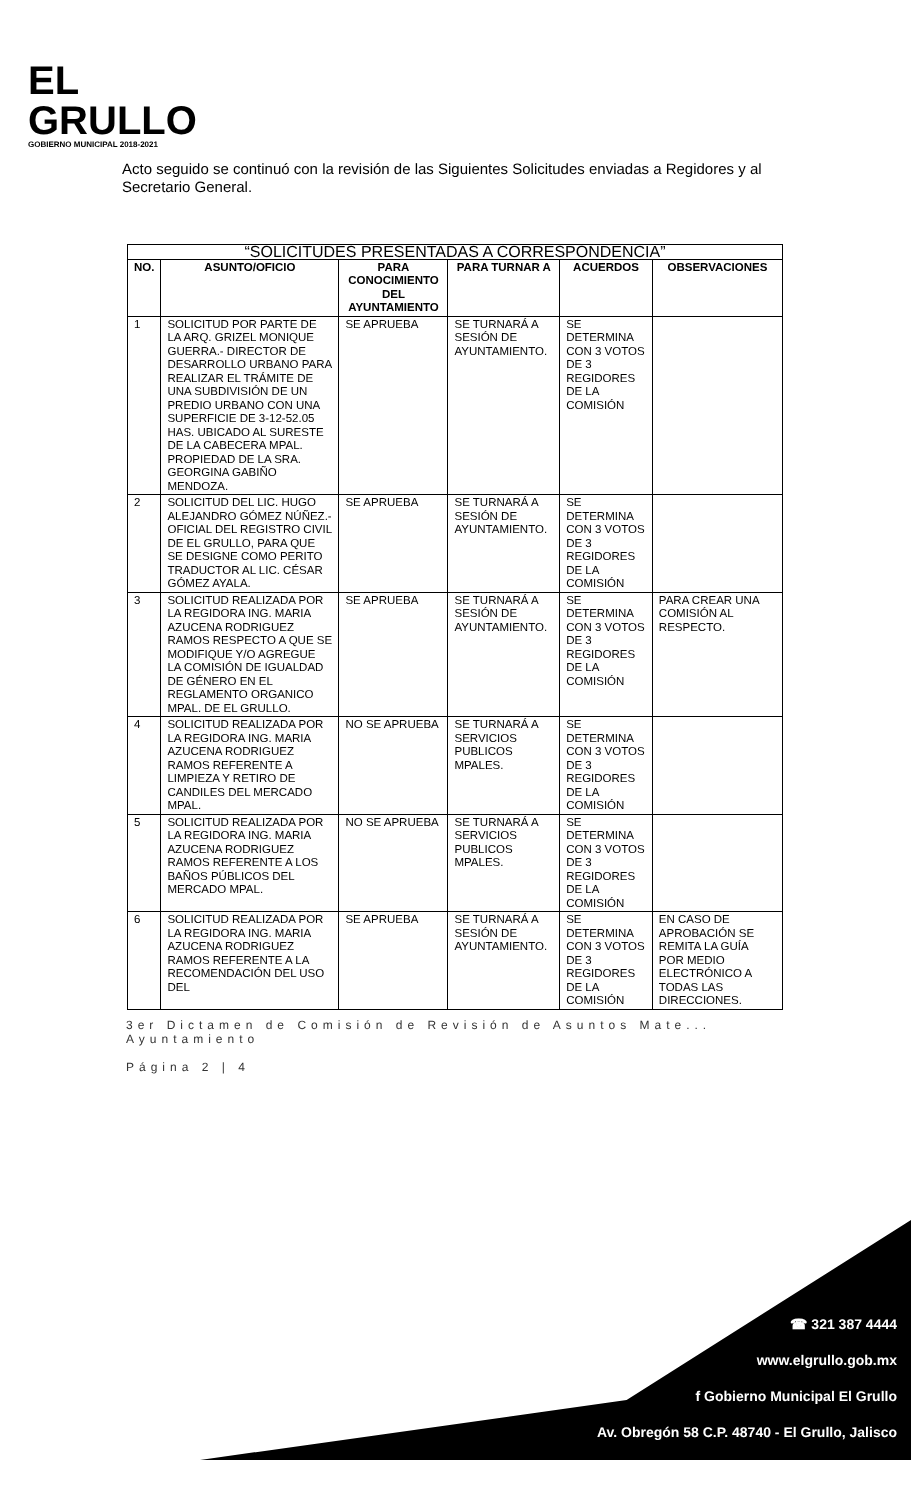EL GRULLO
GOBIERNO MUNICIPAL 2018-2021
Acto seguido se continuó con la revisión de las Siguientes Solicitudes enviadas a Regidores y al Secretario General.
“SOLICITUDES PRESENTADAS A CORRESPONDENCIA”
| NO. | ASUNTO/OFICIO | PARA CONOCIMIENTO DEL AYUNTAMIENTO | PARA TURNAR A | ACUERDOS | OBSERVACIONES |
| --- | --- | --- | --- | --- | --- |
| 1 | SOLICITUD POR PARTE DE LA ARQ. GRIZEL MONIQUE GUERRA.- DIRECTOR DE DESARROLLO URBANO PARA REALIZAR EL TRÁMITE DE UNA SUBDIVISIÓN DE UN PREDIO URBANO CON UNA SUPERFICIE DE 3-12-52.05 HAS. UBICADO AL SURESTE DE LA CABECERA MPAL. PROPIEDAD DE LA SRA. GEORGINA GABIÑO MENDOZA. | SE APRUEBA | SE TURNARÁ A SESIÓN DE AYUNTAMIENTO. | SE DETERMINA CON 3 VOTOS DE 3 REGIDORES DE LA COMISIÓN | |
| 2 | SOLICITUD DEL LIC. HUGO ALEJANDRO GÓMEZ NÚÑEZ.- OFICIAL DEL REGISTRO CIVIL DE EL GRULLO, PARA QUE SE DESIGNE COMO PERITO TRADUCTOR AL LIC. CÉSAR GÓMEZ AYALA. | SE APRUEBA | SE TURNARÁ A SESIÓN DE AYUNTAMIENTO. | SE DETERMINA CON 3 VOTOS DE 3 REGIDORES DE LA COMISIÓN | |
| 3 | SOLICITUD REALIZADA POR LA REGIDORA ING. MARIA AZUCENA RODRIGUEZ RAMOS RESPECTO A QUE SE MODIFIQUE Y/O AGREGUE LA COMISIÓN DE IGUALDAD DE GÉNERO EN EL REGLAMENTO ORGANICO MPAL. DE EL GRULLO. | SE APRUEBA | SE TURNARÁ A SESIÓN DE AYUNTAMIENTO. | SE DETERMINA CON 3 VOTOS DE 3 REGIDORES DE LA COMISIÓN | PARA CREAR UNA COMISIÓN AL RESPECTO. |
| 4 | SOLICITUD REALIZADA POR LA REGIDORA ING. MARIA AZUCENA RODRIGUEZ RAMOS REFERENTE A LIMPIEZA Y RETIRO DE CANDILES DEL MERCADO MPAL. | NO SE APRUEBA | SE TURNARÁ A SERVICIOS PUBLICOS MPALES. | SE DETERMINA CON 3 VOTOS DE 3 REGIDORES DE LA COMISIÓN | |
| 5 | SOLICITUD REALIZADA POR LA REGIDORA ING. MARIA AZUCENA RODRIGUEZ RAMOS REFERENTE A LOS BAÑOS PÚBLICOS DEL MERCADO MPAL. | NO SE APRUEBA | SE TURNARÁ A SERVICIOS PUBLICOS MPALES. | SE DETERMINA CON 3 VOTOS DE 3 REGIDORES DE LA COMISIÓN | |
| 6 | SOLICITUD REALIZADA POR LA REGIDORA ING. MARIA AZUCENA RODRIGUEZ RAMOS REFERENTE A LA RECOMENDACIÓN DEL USO DEL | SE APRUEBA | SE TURNARÁ A SESIÓN DE AYUNTAMIENTO. | SE DETERMINA CON 3 VOTOS DE 3 REGIDORES DE LA COMISIÓN | EN CASO DE APROBACIÓN SE REMITA LA GUÍA POR MEDIO ELECTRÓNICO A TODAS LAS DIRECCIONES. |
3er Dictamen de Comisión de Revisión de Asuntos Mate...
Ayuntamiento
Página 2 | 4
☎ 321 387 4444
www.elgrullo.gob.mx
f Gobierno Municipal El Grullo
Av. Obregón 58 C.P. 48740 - El Grullo, Jalisco